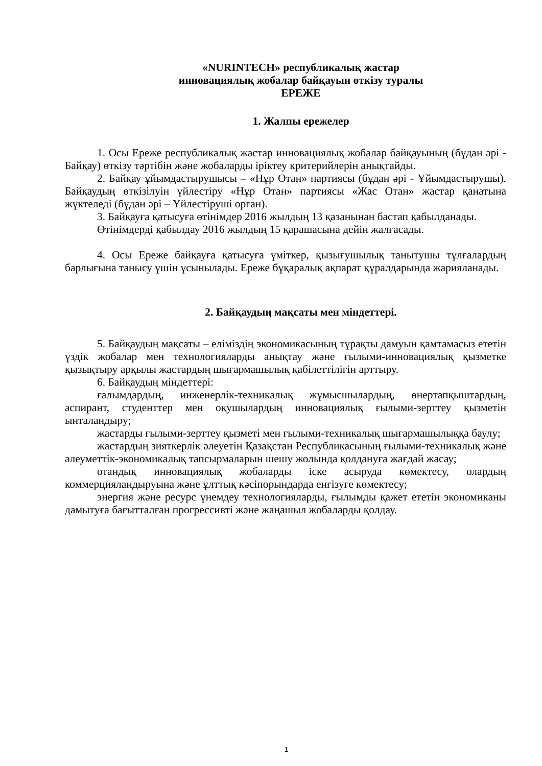«NURINTECH» республикалық жастар
инновациялық жобалар байқауын өткізу туралы
ЕРЕЖЕ
1. Жалпы ережелер
1. Осы Ереже республикалық жастар инновациялық жобалар байқауының (бұдан әрі - Байқау) өткізу тәртібін және жобаларды іріктеу критерийлерін анықтайды.
2. Байқау ұйымдастырушысы – «Нұр Отан» партиясы (бұдан әрі - Ұйымдастырушы). Байқаудың өткізілуін үйлестіру «Нұр Отан» партиясы «Жас Отан» жастар қанатына жүктеледі (бұдан әрі – Үйлестіруші орган).
3. Байқауға қатысуға өтінімдер 2016 жылдың 13 қазанынан бастап қабылданады.
Өтінімдерді қабылдау 2016 жылдың 15 қарашасына дейін жалғасады.
4. Осы Ереже байқауға қатысуға үміткер, қызығушылық танытушы тұлғалардың барлығына танысу үшін ұсынылады. Ереже бұқаралық ақпарат құралдарында жарияланады.
2. Байқаудың мақсаты мен міндеттері.
5. Байқаудың мақсаты – еліміздің экономикасының тұрақты дамуын қамтамасыз ететін үздік жобалар мен технологияларды анықтау және ғылыми-инновациялық қызметке қызықтыру арқылы жастардың шығармашылық қабілеттілігін арттыру.
6. Байқаудың міндеттері:
ғалымдардың, инженерлік-техникалық жұмысшылардың, өнертапқыштардың, аспирант, студенттер мен оқушылардың инновациялық ғылыми-зерттеу қызметін ынталандыру;
жастарды ғылыми-зерттеу қызметі мен ғылыми-техникалық шығармашылыққа баулу;
жастардың зияткерлік әлеуетін Қазақстан Республикасының ғылыми-техникалық және әлеуметтік-экономикалық тапсырмаларын шешу жолында қолдануға жағдай жасау;
отандық инновациялық жобаларды іске асыруда көмектесу, олардың коммерцияландыруына және ұлттық кәсіпорындарда енгізуге көмектесу;
энергия және ресурс үнемдеу технологияларды, ғылымды қажет ететін экономиканы дамытуға бағытталған прогрессивті және жаңашыл жобаларды қолдау.
1